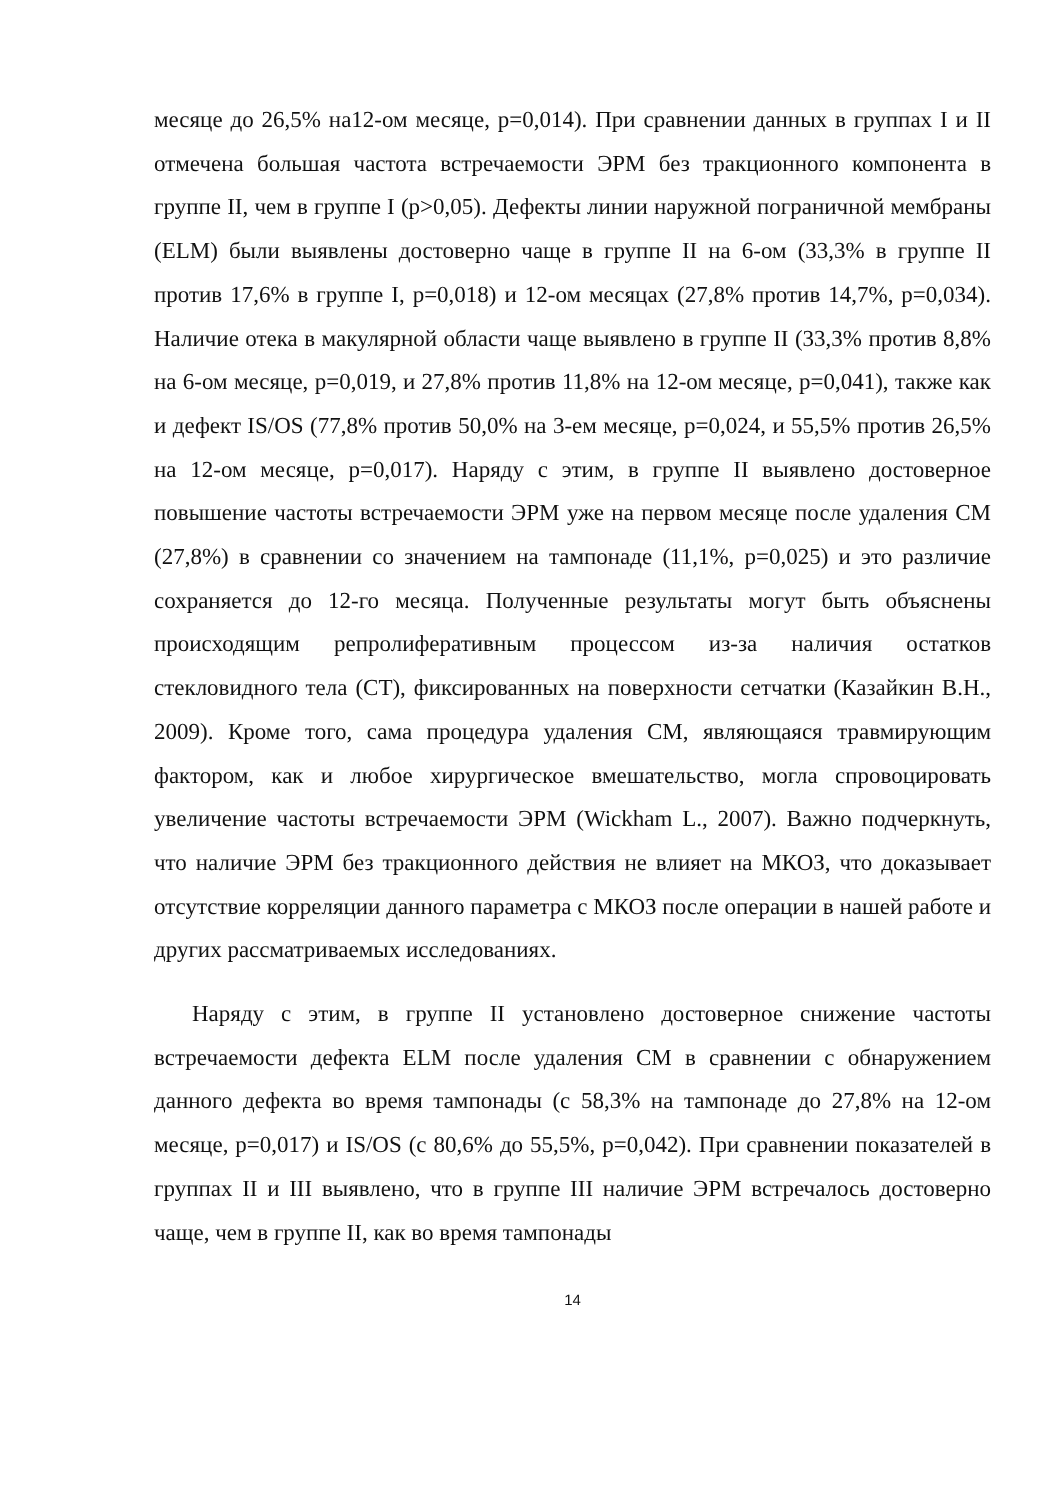месяце до 26,5% на12-ом месяце, р=0,014). При сравнении данных в группах I и II отмечена большая частота встречаемости ЭРМ без тракционного компонента в группе II, чем в группе I (р>0,05). Дефекты линии наружной пограничной мембраны (ELM) были выявлены достоверно чаще в группе II на 6-ом (33,3% в группе II против 17,6% в группе I, р=0,018) и 12-ом месяцах (27,8% против 14,7%, р=0,034). Наличие отека в макулярной области чаще выявлено в группе II (33,3% против 8,8% на 6-ом месяце, р=0,019, и 27,8% против 11,8% на 12-ом месяце, р=0,041), также как и дефект IS/OS (77,8% против 50,0% на 3-ем месяце, р=0,024, и 55,5% против 26,5% на 12-ом месяце, р=0,017). Наряду с этим, в группе II выявлено достоверное повышение частоты встречаемости ЭРМ уже на первом месяце после удаления СМ (27,8%) в сравнении со значением на тампонаде (11,1%, р=0,025) и это различие сохраняется до 12-го месяца. Полученные результаты могут быть объяснены происходящим репролиферативным процессом из-за наличия остатков стекловидного тела (СТ), фиксированных на поверхности сетчатки (Казайкин В.Н., 2009). Кроме того, сама процедура удаления СМ, являющаяся травмирующим фактором, как и любое хирургическое вмешательство, могла спровоцировать увеличение частоты встречаемости ЭРМ (Wickham L., 2007). Важно подчеркнуть, что наличие ЭРМ без тракционного действия не влияет на МКОЗ, что доказывает отсутствие корреляции данного параметра с МКОЗ после операции в нашей работе и других рассматриваемых исследованиях.
Наряду с этим, в группе II установлено достоверное снижение частоты встречаемости дефекта ELM после удаления СМ в сравнении с обнаружением данного дефекта во время тампонады (с 58,3% на тампонаде до 27,8% на 12-ом месяце, р=0,017) и IS/OS (с 80,6% до 55,5%, р=0,042). При сравнении показателей в группах II и III выявлено, что в группе III наличие ЭРМ встречалось достоверно чаще, чем в группе II, как во время тампонады
14